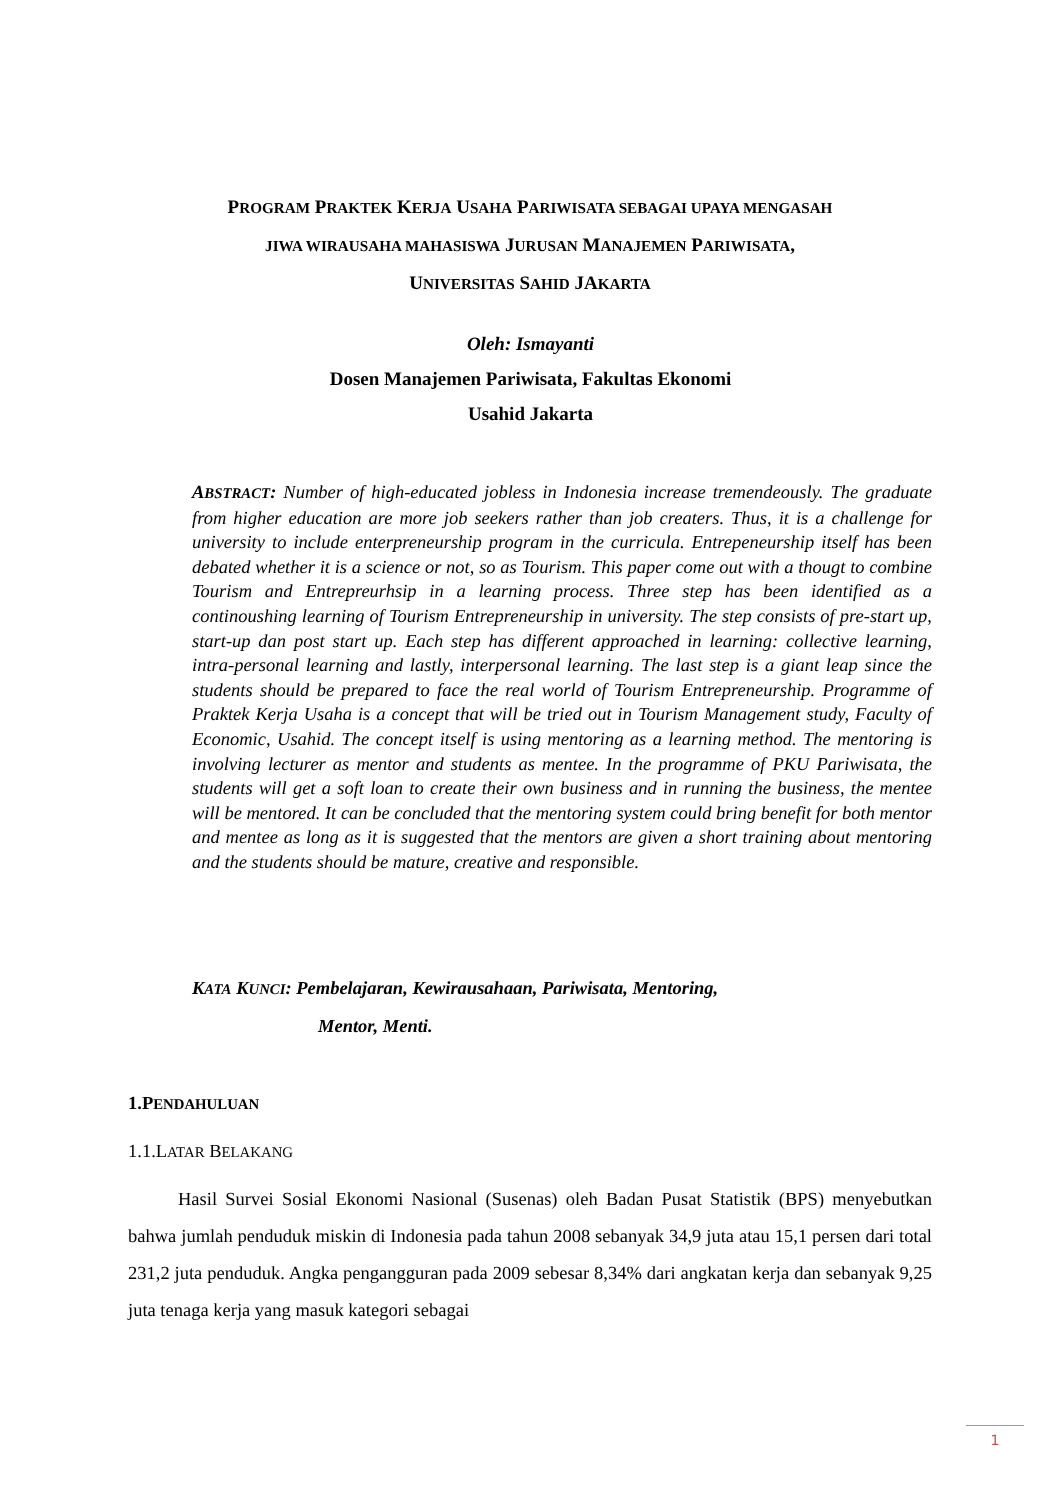PROGRAM PRAKTEK KERJA USAHA PARIWISATA SEBAGAI UPAYA MENGASAH
JIWA WIRAUSAHA MAHASISWA JURUSAN MANAJEMEN PARIWISATA,
UNIVERSITAS SAHID JAKARTA
Oleh: Ismayanti
Dosen Manajemen Pariwisata, Fakultas Ekonomi
Usahid Jakarta
ABSTRACT: Number of high-educated jobless in Indonesia increase tremendeously. The graduate from higher education are more job seekers rather than job creaters. Thus, it is a challenge for university to include enterpreneurship program in the curricula. Entrepeneurship itself has been debated whether it is a science or not, so as Tourism. This paper come out with a thougt to combine Tourism and Entrepreurhsip in a learning process. Three step has been identified as a continoushing learning of Tourism Entrepreneurship in university. The step consists of pre-start up, start-up dan post start up. Each step has different approached in learning: collective learning, intra-personal learning and lastly, interpersonal learning. The last step is a giant leap since the students should be prepared to face the real world of Tourism Entrepreneurship. Programme of Praktek Kerja Usaha is a concept that will be tried out in Tourism Management study, Faculty of Economic, Usahid. The concept itself is using mentoring as a learning method. The mentoring is involving lecturer as mentor and students as mentee. In the programme of PKU Pariwisata, the students will get a soft loan to create their own business and in running the business, the mentee will be mentored. It can be concluded that the mentoring system could bring benefit for both mentor and mentee as long as it is suggested that the mentors are given a short training about mentoring and the students should be mature, creative and responsible.
KATA KUNCI: Pembelajaran, Kewirausahaan, Pariwisata, Mentoring,
Mentor, Menti.
1.PENDAHULUAN
1.1.LATAR BELAKANG
Hasil Survei Sosial Ekonomi Nasional (Susenas) oleh Badan Pusat Statistik (BPS) menyebutkan bahwa jumlah penduduk miskin di Indonesia pada tahun 2008 sebanyak 34,9 juta atau 15,1 persen dari total 231,2 juta penduduk. Angka pengangguran pada 2009 sebesar 8,34% dari angkatan kerja dan sebanyak 9,25 juta tenaga kerja yang masuk kategori sebagai
1